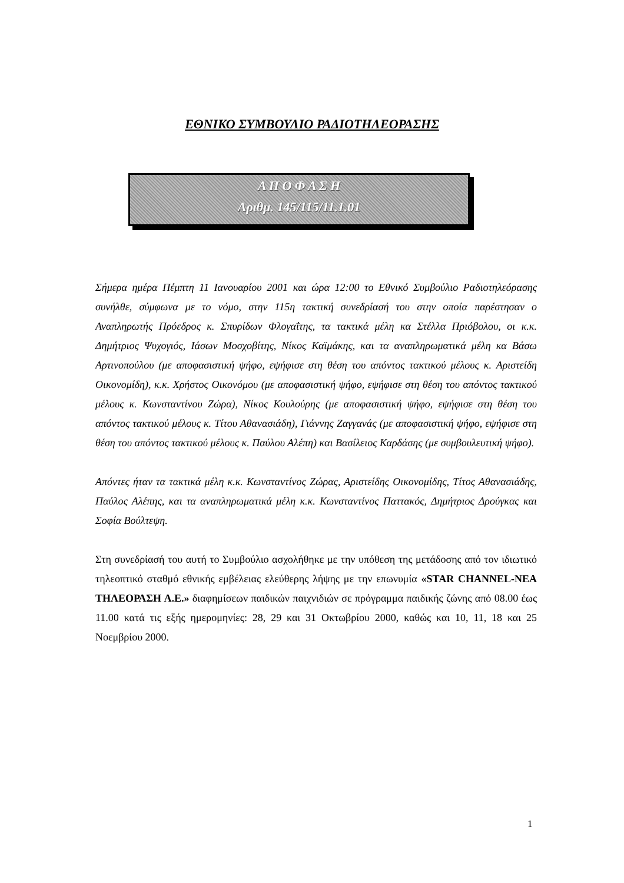ΕΘΝΙΚΟ ΣΥΜΒΟΥΛΙΟ ΡΑΔΙΟΤΗΛΕΟΡΑΣΗΣ
Α Π Ο Φ Α Σ Η
Αριθμ. 145/115/11.1.01
Σήμερα ημέρα Πέμπτη 11 Ιανουαρίου 2001 και ώρα 12:00 το Εθνικό Συμβούλιο Ραδιοτηλεόρασης συνήλθε, σύμφωνα με το νόμο, στην 115η τακτική συνεδρίασή του στην οποία παρέστησαν ο Αναπληρωτής Πρόεδρος κ. Σπυρίδων Φλογαΐτης, τα τακτικά μέλη κα Στέλλα Πριόβολου, οι κ.κ. Δημήτριος Ψυχογιός, Ιάσων Μοσχοβίτης, Νίκος Καϊμάκης, και τα αναπληρωματικά μέλη κα Βάσω Αρτινοπούλου (με αποφασιστική ψήφο, εψήφισε στη θέση του απόντος τακτικού μέλους κ. Αριστείδη Οικονομίδη), κ.κ. Χρήστος Οικονόμου (με αποφασιστική ψήφο, εψήφισε στη θέση του απόντος τακτικού μέλους κ. Κωνσταντίνου Ζώρα), Νίκος Κουλούρης (με αποφασιστική ψήφο, εψήφισε στη θέση του απόντος τακτικού μέλους κ. Τίτου Αθανασιάδη), Γιάννης Ζαγγανάς (με αποφασιστική ψήφο, εψήφισε στη θέση του απόντος τακτικού μέλους κ. Παύλου Αλέπη) και Βασίλειος Καρδάσης (με συμβουλευτική ψήφο).
Απόντες ήταν τα τακτικά μέλη κ.κ. Κωνσταντίνος Ζώρας, Αριστείδης Οικονομίδης, Τίτος Αθανασιάδης, Παύλος Αλέπης, και τα αναπληρωματικά μέλη κ.κ. Κωνσταντίνος Παττακός, Δημήτριος Δρούγκας και Σοφία Βούλτεψη.
Στη συνεδρίασή του αυτή το Συμβούλιο ασχολήθηκε με την υπόθεση της μετάδοσης από τον ιδιωτικό τηλεοπτικό σταθμό εθνικής εμβέλειας ελεύθερης λήψης με την επωνυμία «STAR CHANNEL-ΝΕΑ ΤΗΛΕΟΡΑΣΗ Α.Ε.» διαφημίσεων παιδικών παιχνιδιών σε πρόγραμμα παιδικής ζώνης από 08.00 έως 11.00 κατά τις εξής ημερομηνίες: 28, 29 και 31 Οκτωβρίου 2000, καθώς και 10, 11, 18 και 25 Νοεμβρίου 2000.
1